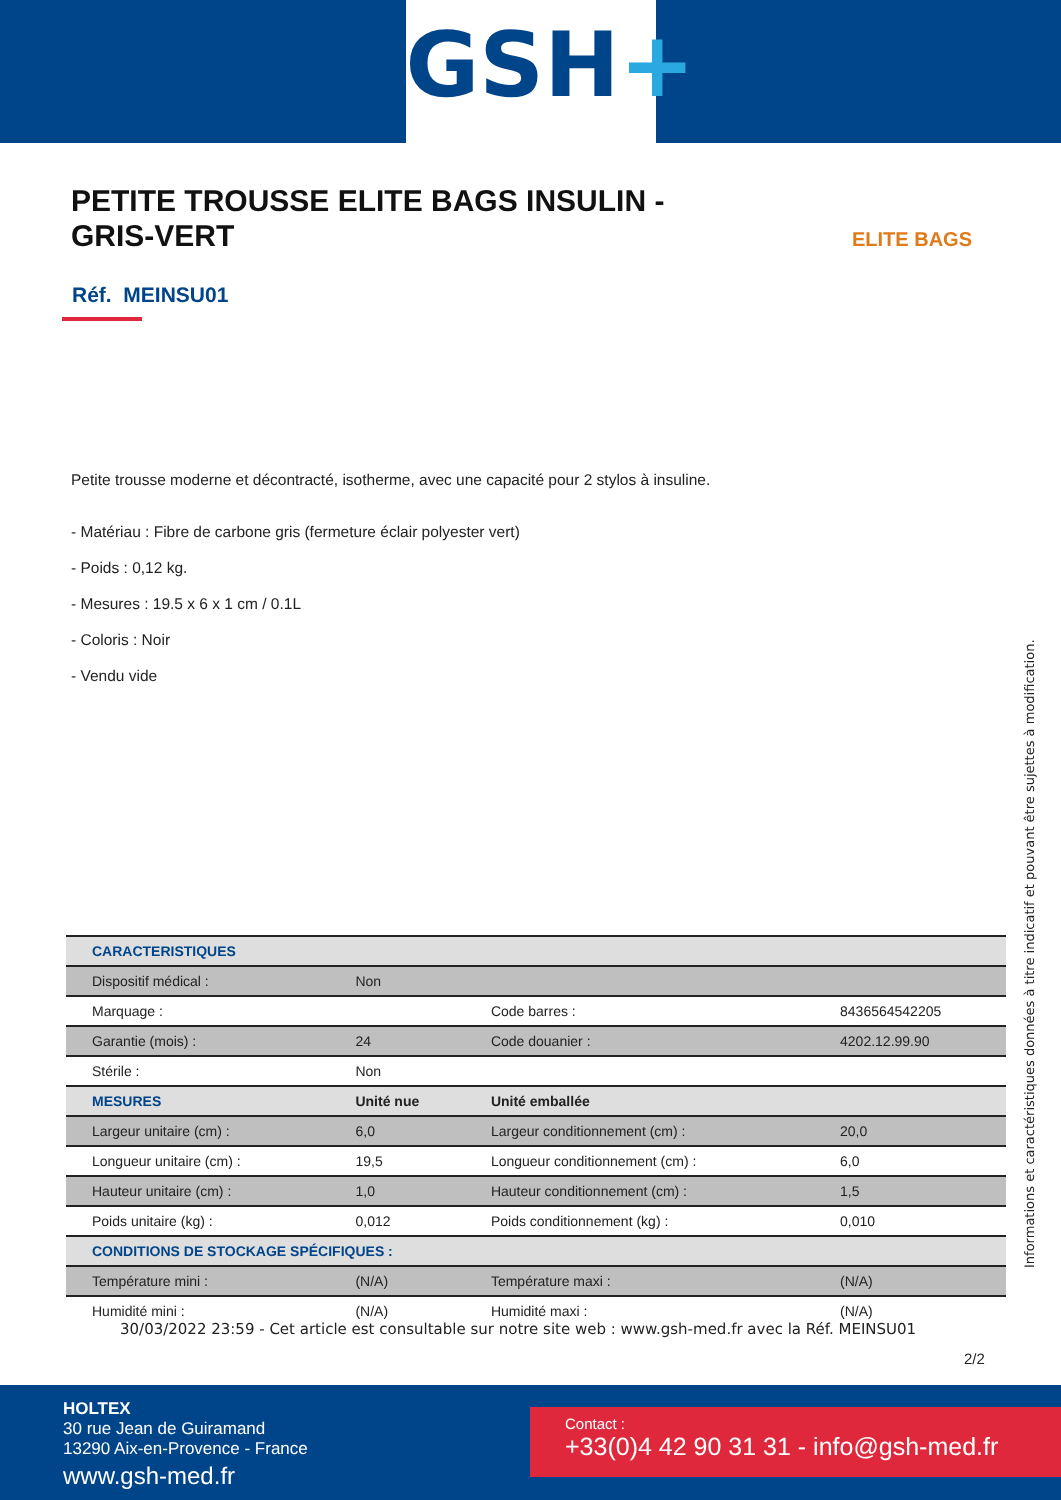GSH+
PETITE TROUSSE ELITE BAGS INSULIN - GRIS-VERT
ELITE BAGS
Réf. MEINSU01
Petite trousse moderne et décontracté, isotherme, avec une capacité pour 2 stylos à insuline.
- Matériau : Fibre de carbone gris (fermeture éclair polyester vert)
- Poids : 0,12 kg.
- Mesures : 19.5 x 6 x 1 cm / 0.1L
- Coloris : Noir
- Vendu vide
| CARACTERISTIQUES | | | |
| Dispositif médical : | Non | | |
| Marquage : | | Code barres : | 8436564542205 |
| Garantie (mois) : | 24 | Code douanier : | 4202.12.99.90 |
| Stérile : | Non | | |
| MESURES | Unité nue | Unité emballée | |
| Largeur unitaire (cm) : | 6,0 | Largeur conditionnement (cm) : | 20,0 |
| Longueur unitaire (cm) : | 19,5 | Longueur conditionnement (cm) : | 6,0 |
| Hauteur unitaire (cm) : | 1,0 | Hauteur conditionnement (cm) : | 1,5 |
| Poids unitaire (kg) : | 0,012 | Poids conditionnement (kg) : | 0,010 |
| CONDITIONS DE STOCKAGE SPÉCIFIQUES : | | | |
| Température mini : | (N/A) | Température maxi : | (N/A) |
| Humidité mini : | (N/A) | Humidité maxi : | (N/A) |
Informations et caractéristiques données à titre indicatif et pouvant être sujettes à modification.
30/03/2022 23:59 - Cet article est consultable sur notre site web : www.gsh-med.fr avec la Réf. MEINSU01
2/2
HOLTEX
30 rue Jean de Guiramand
13290 Aix-en-Provence - France
www.gsh-med.fr
Contact :
+33(0)4 42 90 31 31 - info@gsh-med.fr